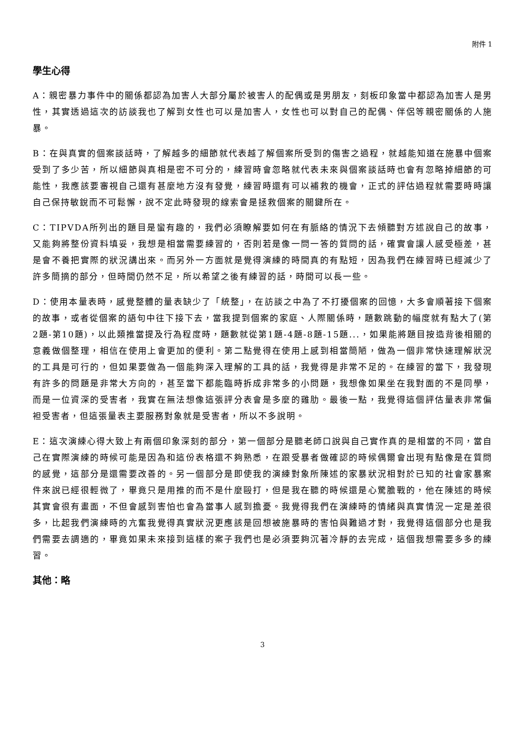附件 1
學生心得
A：親密暴力事件中的關係都認為加害人大部分屬於被害人的配偶或是男朋友，刻板印象當中都認為加害人是男性，其實透過這次的訪談我也了解到女性也可以是加害人，女性也可以對自己的配偶、伴侶等親密關係的人施暴。
B：在與真實的個案談話時，了解越多的細節就代表越了解個案所受到的傷害之過程，就越能知道在施暴中個案受到了多少苦，所以細節與真相是密不可分的，練習時會忽略就代表未來與個案談話時也會有忽略掉細節的可能性，我應該要審視自己還有甚麼地方沒有發覺，練習時還有可以補救的機會，正式的評估過程就需要時時讓自己保持敏銳而不可鬆懈，說不定此時發現的線索會是拯救個案的關鍵所在。
C：TIPVDA所列出的題目是蠻有趣的，我們必須瞭解要如何在有脈絡的情況下去傾聽對方述說自己的故事，又能夠將整份資料填妥，我想是相當需要練習的，否則若是像一問一答的質問的話，確實會讓人感受極差，甚是會不養把實際的狀況講出來。而另外一方面就是覺得演練的時間真的有點短，因為我們在練習時已經減少了許多簡摘的部分，但時間仍然不足，所以希望之後有練習的話，時間可以長一些。
D：使用本量表時，感覺整體的量表缺少了「統整」，在訪談之中為了不打擾個案的回憶，大多會順著接下個案的故事，或者從個案的語句中往下接下去，當我提到個案的家庭、人際關係時，題數跳動的幅度就有點大了(第2題-第10題)，以此類推當提及行為程度時，題數就從第1題-4題-8題-15題...，如果能將題目按造背後相關的意義做個整理，相信在使用上會更加的便利。第二點覺得在使用上感到相當簡陋，做為一個非常快速理解狀況的工具是可行的，但如果要做為一個能夠深入理解的工具的話，我覺得是非常不足的。在練習的當下，我發現有許多的問題是非常大方向的，甚至當下都能臨時拆成非常多的小問題，我想像如果坐在我對面的不是同學，而是一位資深的受害者，我實在無法想像這張評分表會是多麼的雞肋。最後一點，我覺得這個評估量表非常偏袒受害者，但這張量表主要服務對象就是受害者，所以不多說明。
E：這次演練心得大致上有兩個印象深刻的部分，第一個部分是聽老師口說與自己實作真的是相當的不同，當自己在實際演練的時候可能是因為和這份表格還不夠熟悉，在跟受暴者做確認的時候偶爾會出現有點像是在質問的感覺，這部分是還需要改善的。另一個部分是即使我的演練對象所陳述的家暴狀況相對於已知的社會家暴案件來說已經很輕微了，畢竟只是用推的而不是什麼毆打，但是我在聽的時候還是心驚膽戰的，他在陳述的時候其實會很有畫面，不但會感到害怕也會為當事人感到擔憂。我覺得我們在演練時的情緒與真實情況一定是差很多，比起我們演練時的亢奮我覺得真實狀況更應該是回想被施暴時的害怕與難過才對，我覺得這個部分也是我們需要去調適的，畢竟如果未來接到這樣的案子我們也是必須要夠沉著冷靜的去完成，這個我想需要多多的練習。
其他：略
3